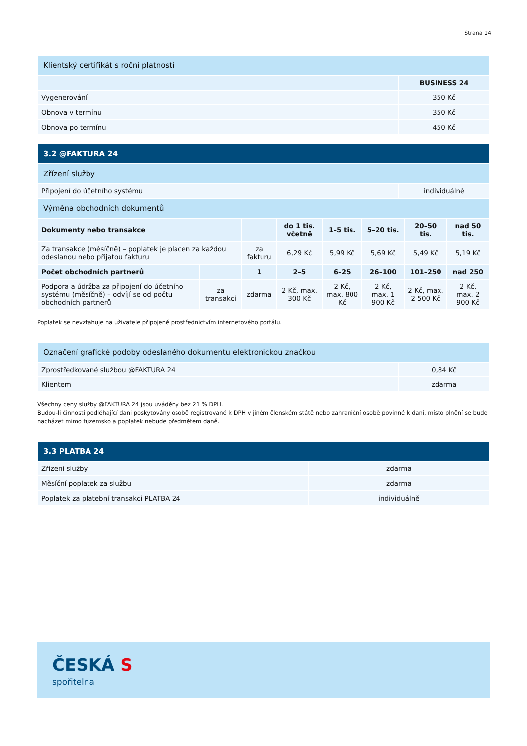Strana 14
| Klientský certifikát s roční platností | |
| | BUSINESS 24 |
| Vygenerování | 350 Kč |
| Obnova v termínu | 350 Kč |
| Obnova po termínu | 450 Kč |
| 3.2 @FAKTURA 24 | |
| Zřízení služby | |
| Připojení do účetního systému | individuálně |
| Výměna obchodních dokumentů | |
| Dokumenty nebo transakce | | | do 1 tis. včetně | 1–5 tis. | 5–20 tis. | 20–50 tis. | nad 50 tis. |
| --- | --- | --- | --- | --- | --- | --- | --- |
| Za transakce (měsíčně) – poplatek je placen za každou odeslanou nebo přijatou fakturu | | za fakturu | 6,29 Kč | 5,99 Kč | 5,69 Kč | 5,49 Kč | 5,19 Kč |
| Počet obchodních partnerů | | 1 | 2–5 | 6–25 | 26–100 | 101–250 | nad 250 |
| Podpora a údržba za připojení do účetního systému (měsíčně) – odvíjí se od počtu obchodních partnerů | za transakci | zdarma | 2 Kč, max. 300 Kč | 2 Kč, max. 800 Kč | 2 Kč, max. 1 900 Kč | 2 Kč, max. 2 500 Kč | 2 Kč, max. 2 900 Kč |
Poplatek se nevztahuje na uživatele připojené prostřednictvím internetového portálu.
| Označení grafické podoby odeslaného dokumentu elektronickou značkou | |
| Zprostředkované službou @FAKTURA 24 | 0,84 Kč |
| Klientem | zdarma |
Všechny ceny služby @FAKTURA 24 jsou uváděny bez 21 % DPH.
Budou-li činnosti podléhající dani poskytovány osobě registrované k DPH v jiném členském státě nebo zahraniční osobě povinné k dani, místo plnění se bude nacházet mimo tuzemsko a poplatek nebude předmětem daně.
| 3.3 PLATBA 24 | |
| Zřízení služby | zdarma |
| Měsíční poplatek za službu | zdarma |
| Poplatek za platební transakci PLATBA 24 | individuálně |
ČESKÁ S
spořitelna